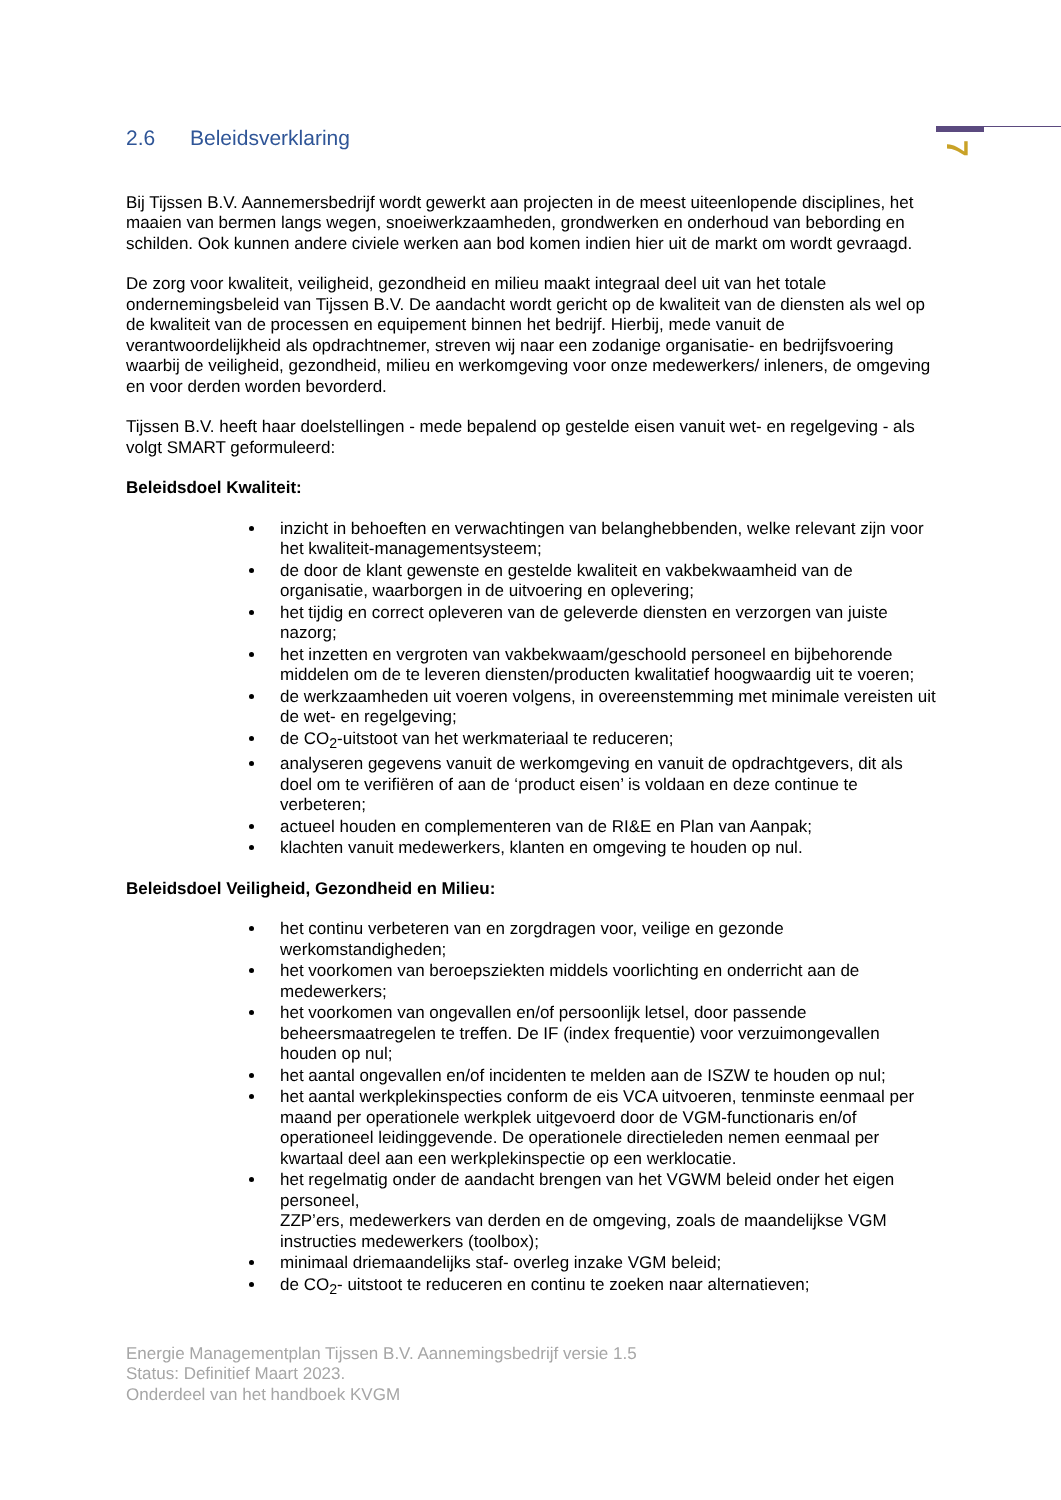7
2.6 Beleidsverklaring
Bij Tijssen B.V. Aannemersbedrijf wordt gewerkt aan projecten in de meest uiteenlopende disciplines, het maaien van bermen langs wegen, snoeiwerkzaamheden, grondwerken en onderhoud van bebording en schilden. Ook kunnen andere civiele werken aan bod komen indien hier uit de markt om wordt gevraagd.
De zorg voor kwaliteit, veiligheid, gezondheid en milieu maakt integraal deel uit van het totale ondernemingsbeleid van Tijssen B.V. De aandacht wordt gericht op de kwaliteit van de diensten als wel op de kwaliteit van de processen en equipement binnen het bedrijf. Hierbij, mede vanuit de verantwoordelijkheid als opdrachtnemer, streven wij naar een zodanige organisatie- en bedrijfsvoering waarbij de veiligheid, gezondheid, milieu en werkomgeving voor onze medewerkers/ inleners, de omgeving en voor derden worden bevorderd.
Tijssen B.V. heeft haar doelstellingen - mede bepalend op gestelde eisen vanuit wet- en regelgeving - als volgt SMART geformuleerd:
Beleidsdoel Kwaliteit:
inzicht in behoeften en verwachtingen van belanghebbenden, welke relevant zijn voor het kwaliteit-managementsysteem;
de door de klant gewenste en gestelde kwaliteit en vakbekwaamheid van de organisatie, waarborgen in de uitvoering en oplevering;
het tijdig en correct opleveren van de geleverde diensten en verzorgen van juiste nazorg;
het inzetten en vergroten van vakbekwaam/geschoold personeel en bijbehorende middelen om de te leveren diensten/producten kwalitatief hoogwaardig uit te voeren;
de werkzaamheden uit voeren volgens, in overeenstemming met minimale vereisten uit de wet- en regelgeving;
de CO<sub>2</sub>-uitstoot van het werkmateriaal te reduceren;
analyseren gegevens vanuit de werkomgeving en vanuit de opdrachtgevers, dit als doel om te verifiëren of aan de ‘product eisen’ is voldaan en deze continue te verbeteren;
actueel houden en complementeren van de RI&E en Plan van Aanpak;
klachten vanuit medewerkers, klanten en omgeving te houden op nul.
Beleidsdoel Veiligheid, Gezondheid en Milieu:
het continu verbeteren van en zorgdragen voor, veilige en gezonde werkomstandigheden;
het voorkomen van beroepsziekten middels voorlichting en onderricht aan de medewerkers;
het voorkomen van ongevallen en/of persoonlijk letsel, door passende beheersmaatregelen te treffen. De IF (index frequentie) voor verzuimongevallen houden op nul;
het aantal ongevallen en/of incidenten te melden aan de ISZW te houden op nul;
het aantal werkplekinspecties conform de eis VCA uitvoeren, tenminste eenmaal per maand per operationele werkplek uitgevoerd door de VGM-functionaris en/of operationeel leidinggevende. De operationele directieleden nemen eenmaal per kwartaal deel aan een werkplekinspectie op een werklocatie.
het regelmatig onder de aandacht brengen van het VGWM beleid onder het eigen personeel,
ZZP’ers, medewerkers van derden en de omgeving, zoals de maandelijkse VGM instructies medewerkers (toolbox);
minimaal driemaandelijks staf- overleg inzake VGM beleid;
de CO<sub>2</sub>- uitstoot te reduceren en continu te zoeken naar alternatieven;
Energie Managementplan Tijssen B.V. Aannemingsbedrijf versie 1.5
Status: Definitief Maart 2023.
Onderdeel van het handboek KVGM